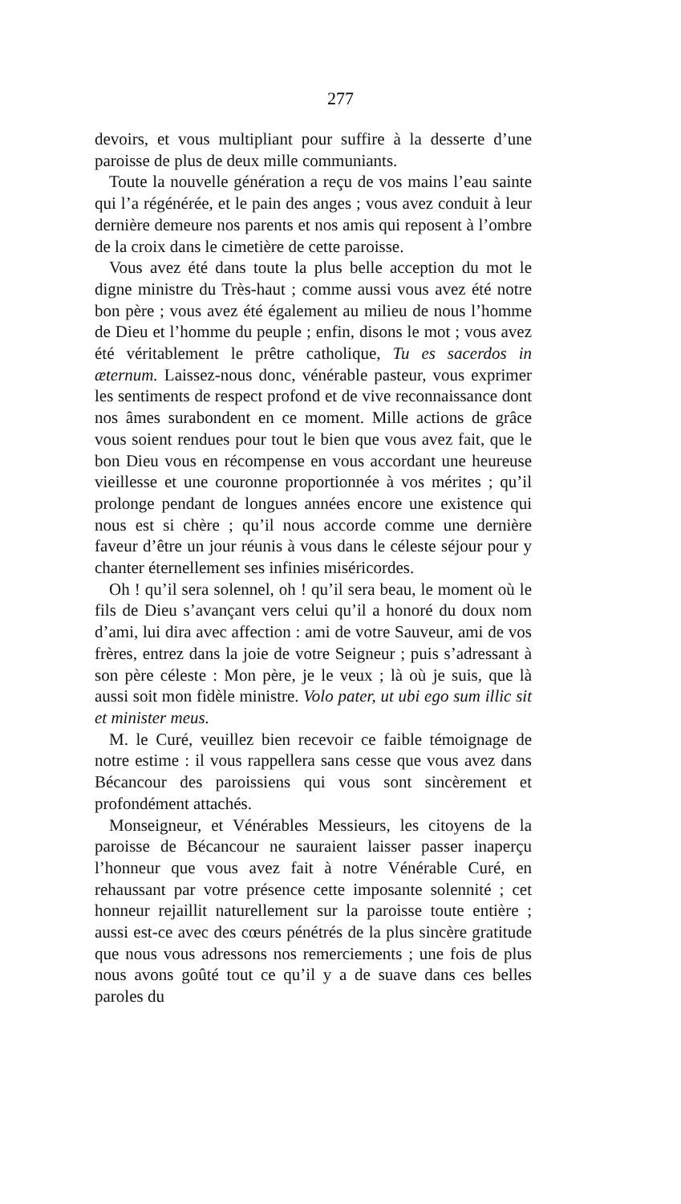277
devoirs, et vous multipliant pour suffire à la desserte d’une paroisse de plus de deux mille communiants.
Toute la nouvelle génération a reçu de vos mains l’eau sainte qui l’a régénérée, et le pain des anges ; vous avez conduit à leur dernière demeure nos parents et nos amis qui reposent à l’ombre de la croix dans le cimetière de cette paroisse.
Vous avez été dans toute la plus belle acception du mot le digne ministre du Très-haut ; comme aussi vous avez été notre bon père ; vous avez été également au milieu de nous l’homme de Dieu et l’homme du peuple ; enfin, disons le mot ; vous avez été véritablement le prêtre catholique, Tu es sacerdos in æternum. Laissez-nous donc, vénérable pasteur, vous exprimer les sentiments de respect profond et de vive reconnaissance dont nos âmes surabondent en ce moment. Mille actions de grâce vous soient rendues pour tout le bien que vous avez fait, que le bon Dieu vous en récompense en vous accordant une heureuse vieillesse et une couronne proportionnée à vos mérites ; qu’il prolonge pendant de longues années encore une existence qui nous est si chère ; qu’il nous accorde comme une dernière faveur d’être un jour réunis à vous dans le céleste séjour pour y chanter éternellement ses infinies miséricordes.
Oh ! qu’il sera solennel, oh ! qu’il sera beau, le moment où le fils de Dieu s’avançant vers celui qu’il a honoré du doux nom d’ami, lui dira avec affection : ami de votre Sauveur, ami de vos frères, entrez dans la joie de votre Seigneur ; puis s’adressant à son père céleste : Mon père, je le veux ; là où je suis, que là aussi soit mon fidèle ministre. Volo pater, ut ubi ego sum illic sit et minister meus.
M. le Curé, veuillez bien recevoir ce faible témoignage de notre estime : il vous rappellera sans cesse que vous avez dans Bécancour des paroissiens qui vous sont sincèrement et profondément attachés.
Monseigneur, et Vénérables Messieurs, les citoyens de la paroisse de Bécancour ne sauraient laisser passer inaperçu l’honneur que vous avez fait à notre Vénérable Curé, en rehaussant par votre présence cette imposante solennité ; cet honneur rejaillit naturellement sur la paroisse toute entière ; aussi est-ce avec des cœurs pénétrés de la plus sincère gratitude que nous vous adressons nos remerciements ; une fois de plus nous avons goûté tout ce qu’il y a de suave dans ces belles paroles du